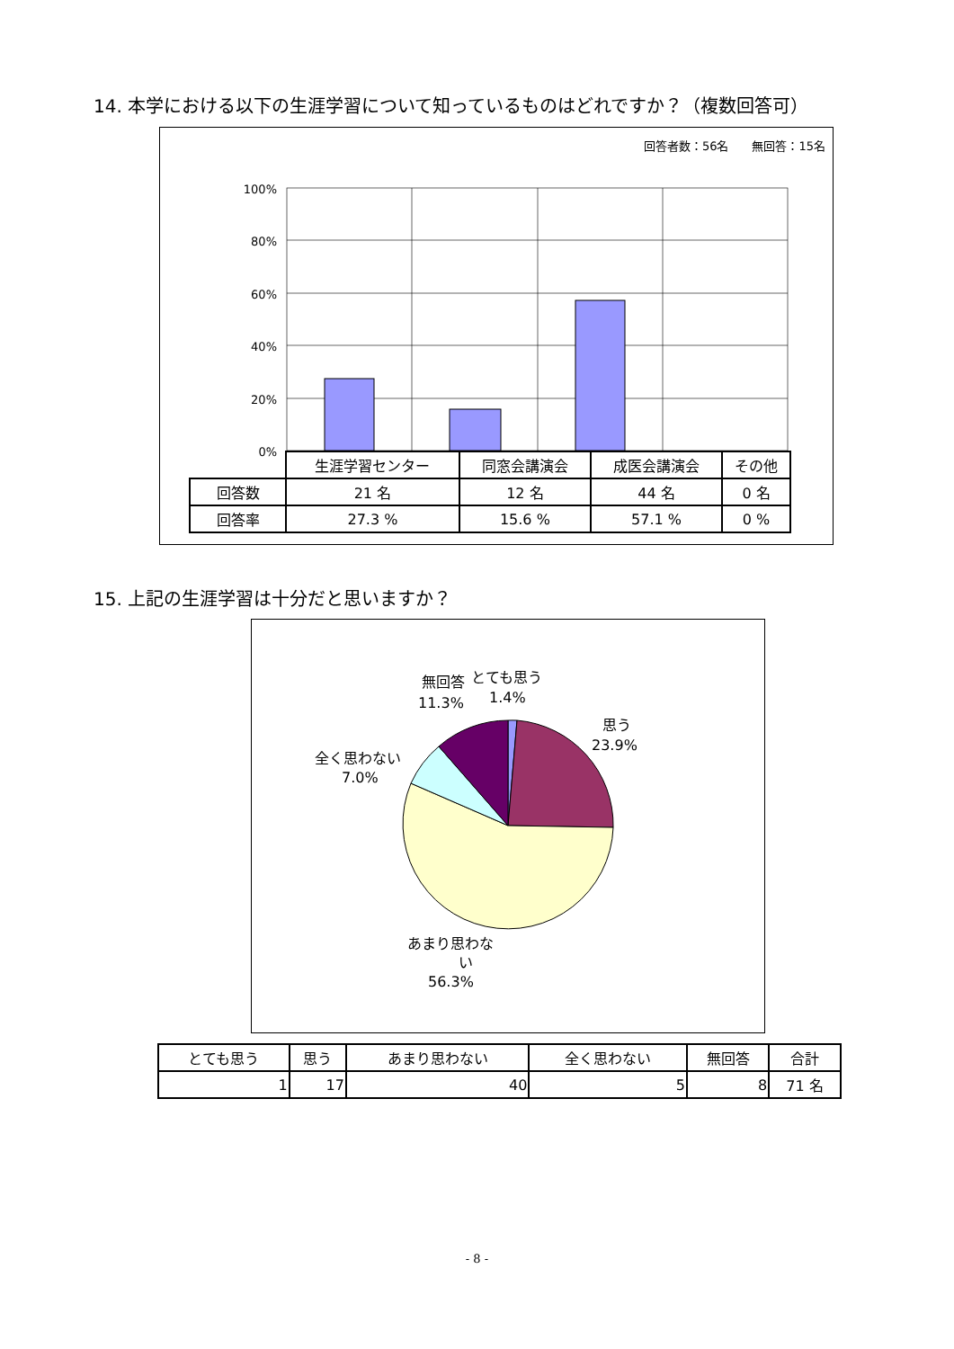14. 本学における以下の生涯学習について知っているものはどれですか？（複数回答可）
回答者数：56名　　無回答：15名
100%
80%
60%
40%
20%
0%
| | 生涯学習センター | 同窓会講演会 | 成医会講演会 | その他 |
| 回答数 | 21 名 | 12 名 | 44 名 | 0 名 |
| 回答率 | 27.3 % | 15.6 % | 57.1 % | 0 % |
15. 上記の生涯学習は十分だと思いますか？
無回答
11.3%
とても思う
1.4%
思う
23.9%
全く思わない
7.0%
あまり思わな
い
56.3%
| とても思う | 思う | あまり思わない | 全く思わない | 無回答 | 合計 |
| 1 | 17 | 40 | 5 | 8 | 71 名 |
- 8 -